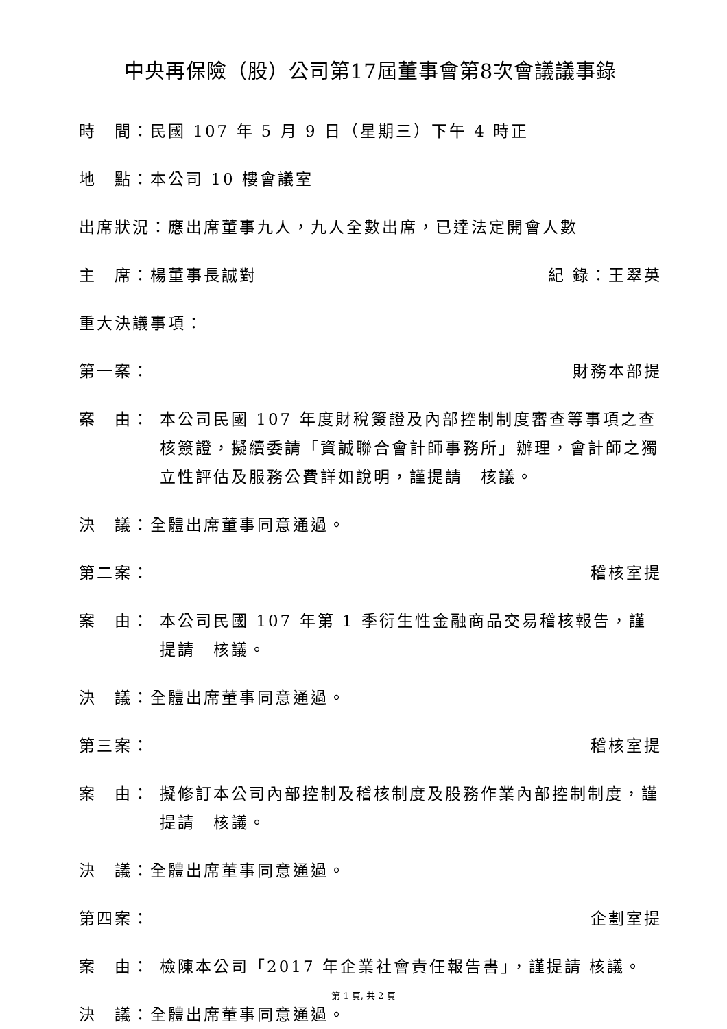中央再保險（股）公司第17屆董事會第8次會議議事錄
時　間：民國 107 年 5 月 9 日（星期三）下午 4 時正
地　點：本公司 10 樓會議室
出席狀況：應出席董事九人，九人全數出席，已達法定開會人數
主　席：楊董事長誠對 紀 錄：王翠英
重大決議事項：
第一案： 財務本部提
案　由： 本公司民國 107 年度財稅簽證及內部控制制度審查等事項之查核簽證，擬續委請「資誠聯合會計師事務所」辦理，會計師之獨立性評估及服務公費詳如說明，謹提請　核議。
決　議：全體出席董事同意通過。
第二案： 稽核室提
案　由： 本公司民國 107 年第 1 季衍生性金融商品交易稽核報告，謹提請　核議。
決　議：全體出席董事同意通過。
第三案： 稽核室提
案　由： 擬修訂本公司內部控制及稽核制度及股務作業內部控制制度，謹提請　核議。
決　議：全體出席董事同意通過。
第四案： 企劃室提
案　由： 檢陳本公司「2017 年企業社會責任報告書」，謹提請 核議。
決　議：全體出席董事同意通過。
第 1 頁, 共 2 頁